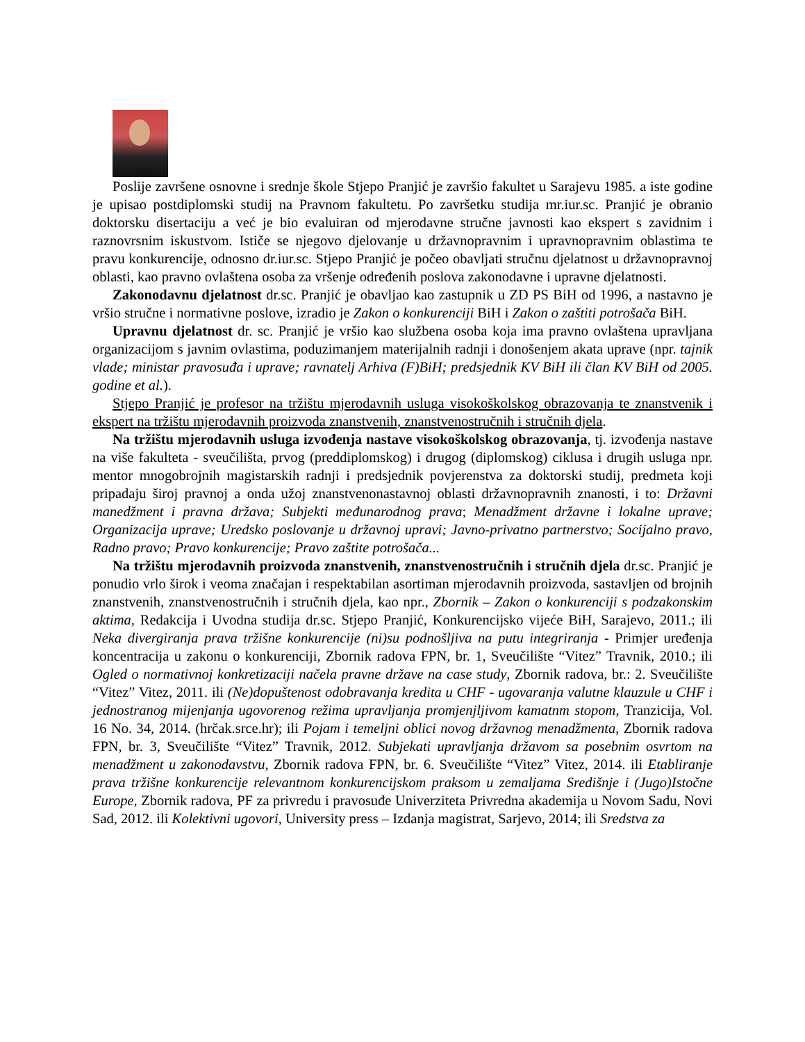Poslije završene osnovne i srednje škole Stjepo Pranjić je završio fakultet u Sarajevu 1985. a iste godine je upisao postdiplomski studij na Pravnom fakultetu. Po završetku studija mr.iur.sc. Pranjić je obranio doktorsku disertaciju a već je bio evaluiran od mjerodavne stručne javnosti kao ekspert s zavidnim i raznovrsnim iskustvom. Ističe se njegovo djelovanje u državnopravnim i upravnopravnim oblastima te pravu konkurencije, odnosno dr.iur.sc. Stjepo Pranjić je počeo obavljati stručnu djelatnost u državnopravnoj oblasti, kao pravno ovlaštena osoba za vršenje određenih poslova zakonodavne i upravne djelatnosti.
Zakonodavnu djelatnost dr.sc. Pranjić je obavljao kao zastupnik u ZD PS BiH od 1996, a nastavno je vršio stručne i normativne poslove, izradio je Zakon o konkurenciji BiH i Zakon o zaštiti potrošača BiH.
Upravnu djelatnost dr. sc. Pranjić je vršio kao službena osoba koja ima pravno ovlaštena upravljana organizacijom s javnim ovlastima, poduzimanjem materijalnih radnji i donošenjem akata uprave (npr. tajnik vlade; ministar pravosuđa i uprave; ravnatelj Arhiva (F)BiH; predsjednik KV BiH ili član KV BiH od 2005. godine et al.).
Stjepo Pranjić je profesor na tržištu mjerodavnih usluga visokoškolskog obrazovanja te znanstvenik i ekspert na tržištu mjerodavnih proizvoda znanstvenih, znanstvenostručnih i stručnih djela.
Na tržištu mjerodavnih usluga izvođenja nastave visokoškolskog obrazovanja, tj. izvođenja nastave na više fakulteta - sveučilišta, prvog (preddiplomskog) i drugog (diplomskog) ciklusa i drugih usluga npr. mentor mnogobrojnih magistarskih radnji i predsjednik povjerenstva za doktorski studij, predmeta koji pripadaju široj pravnoj a onda užoj znanstvenonastavnoj oblasti državnopravnih znanosti, i to: Državni manedžment i pravna država; Subjekti međunarodnog prava; Menadžment državne i lokalne uprave; Organizacija uprave; Uredsko poslovanje u državnoj upravi; Javno-privatno partnerstvo; Socijalno pravo, Radno pravo; Pravo konkurencije; Pravo zaštite potrošača...
Na tržištu mjerodavnih proizvoda znanstvenih, znanstvenostručnih i stručnih djela dr.sc. Pranjić je ponudio vrlo širok i veoma značajan i respektabilan asortiman mjerodavnih proizvoda, sastavljen od brojnih znanstvenih, znanstvenostručnih i stručnih djela, kao npr., Zbornik – Zakon o konkurenciji s podzakonskim aktima, Redakcija i Uvodna studija dr.sc. Stjepo Pranjić, Konkurencijsko vijeće BiH, Sarajevo, 2011.; ili Neka divergiranja prava tržišne konkurencije (ni)su podnošljiva na putu integriranja - Primjer uređenja koncentracija u zakonu o konkurenciji, Zbornik radova FPN, br. 1, Sveučilište “Vitez” Travnik, 2010.; ili Ogled o normativnoj konkretizaciji načela pravne države na case study, Zbornik radova, br.: 2. Sveučilište “Vitez” Vitez, 2011. ili (Ne)dopuštenost odobravanja kredita u CHF - ugovaranja valutne klauzule u CHF i jednostranog mijenjanja ugovorenog režima upravljanja promjenjljivom kamatnm stopom, Tranzicija, Vol. 16 No. 34, 2014. (hrčak.srce.hr); ili Pojam i temeljni oblici novog državnog menadžmenta, Zbornik radova FPN, br. 3, Sveučilište “Vitez” Travnik, 2012. Subjekati upravljanja državom sa posebnim osvrtom na menadžment u zakonodavstvu, Zbornik radova FPN, br. 6. Sveučilište “Vitez” Vitez, 2014. ili Etabliranje prava tržišne konkurencije relevantnom konkurencijskom praksom u zemaljama Središnje i (Jugo)Istočne Europe, Zbornik radova, PF za privredu i pravosuđe Univerziteta Privredna akademija u Novom Sadu, Novi Sad, 2012. ili Kolektivni ugovori, University press – Izdanja magistrat, Sarjevo, 2014; ili Sredstva za